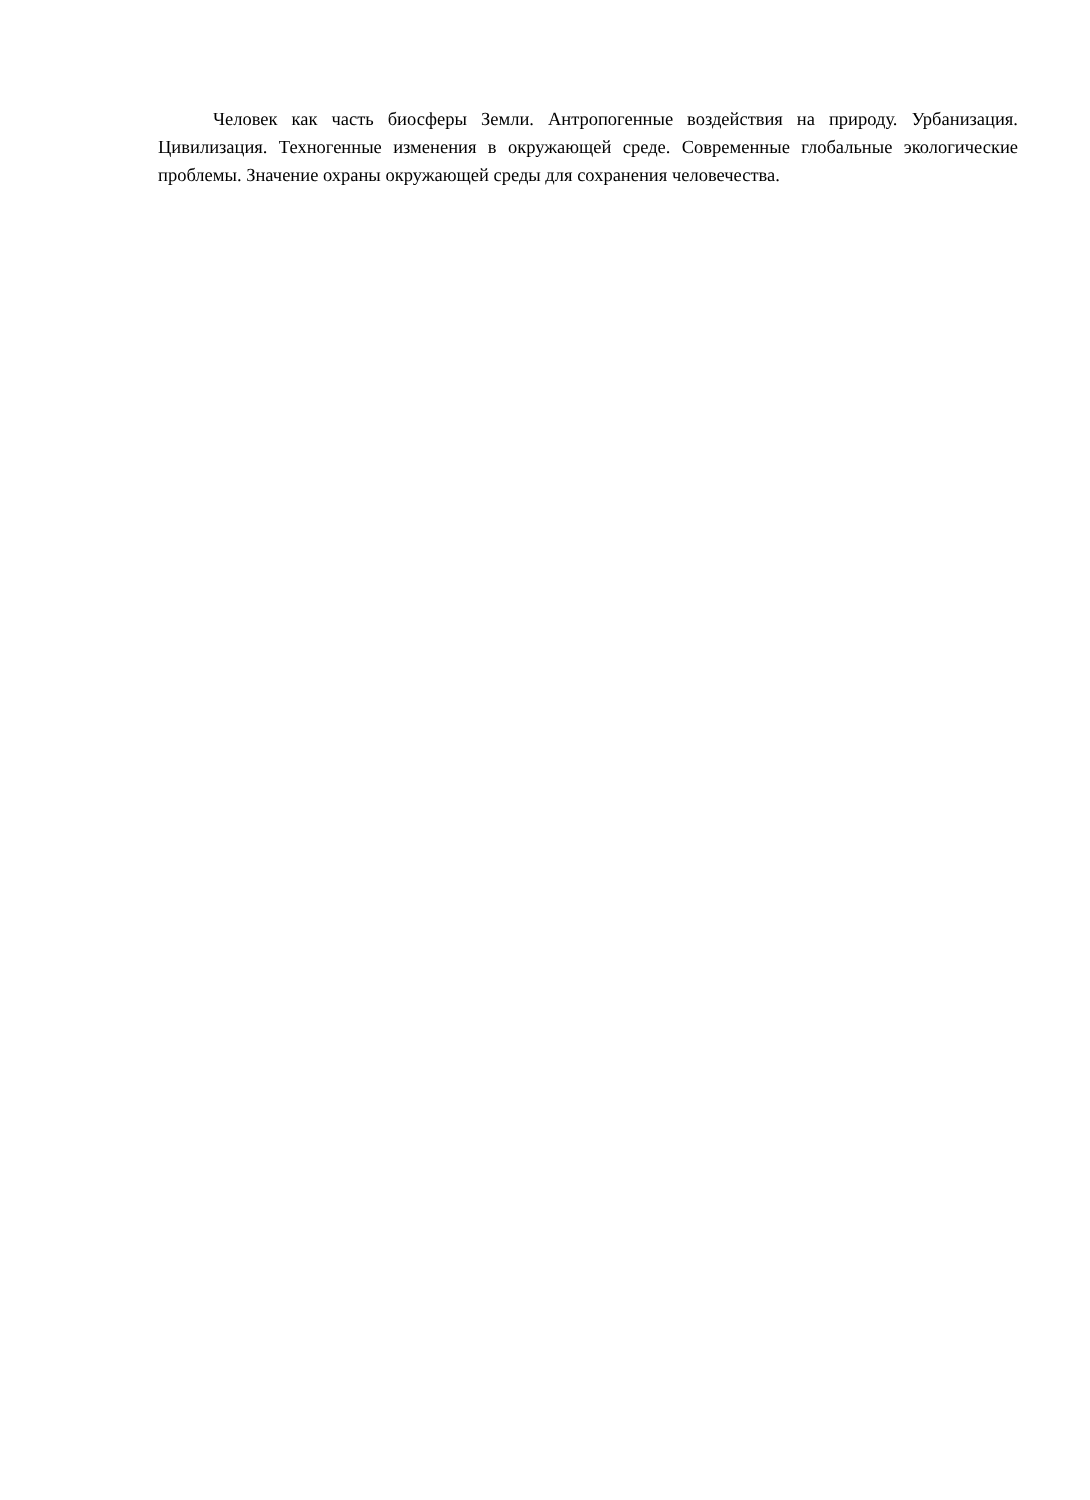Человек как часть биосферы Земли. Антропогенные воздействия на природу. Урбанизация. Цивилизация. Техногенные изменения в окружающей среде. Современные глобальные экологические проблемы. Значение охраны окружающей среды для сохранения человечества.